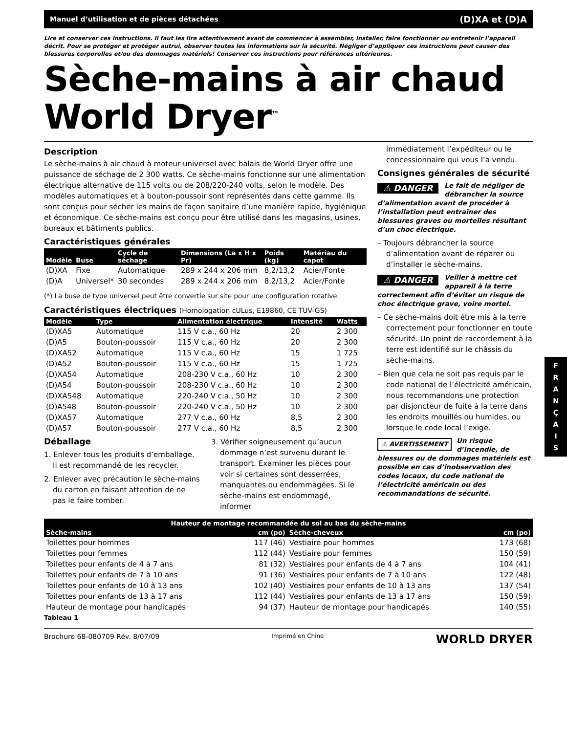Manuel d’utilisation et de pièces détachées (D)XA et (D)A
Lire et conserver ces instructions. Il faut les lire attentivement avant de commencer à assembler, installer, faire fonctionner ou entretenir l’appareil décrit. Pour se protéger et protéger autrui, observer toutes les informations sur la sécurité. Négliger d’appliquer ces instructions peut causer des blessures corporelles et/ou des dommages matériels! Conserver ces instructions pour références ultérieures.
Sèche-mains à air chaud World Dryer<sup>™</sup>
Description
Le sèche-mains à air chaud à moteur universel avec balais de World Dryer offre une puissance de séchage de 2 300 watts. Ce sèche-mains fonctionne sur une alimentation électrique alternative de 115 volts ou de 208/220-240 volts, selon le modèle. Des modèles automatiques et à bouton-poussoir sont représentés dans cette gamme. Ils sont conçus pour sécher les mains de façon sanitaire d’une manière rapide, hygiénique et économique. Ce sèche-mains est conçu pour être utilisé dans les magasins, usines, bureaux et bâtiments publics.
Caractéristiques générales
| Modèle | Buse | Cycle de séchage | Dimensions (La x H x Pr) | Poids (kg) | Matériau du capot |
| --- | --- | --- | --- | --- | --- |
| (D)XA | Fixe | Automatique | 289 x 244 x 206 mm | 8,2/13,2 | Acier/Fonte |
| (D)A | Universel* | 30 secondes | 289 x 244 x 206 mm | 8,2/13,2 | Acier/Fonte |
(*) La buse de type universel peut être convertie sur site pour une configuration rotative.
Caractéristiques électriques (Homologation cULus, E19860, CE TUV-GS)
| Modèle | Type | Alimentation électrique | Intensité | Watts |
| --- | --- | --- | --- | --- |
| (D)XA5 | Automatique | 115 V c.a., 60 Hz | 20 | 2 300 |
| (D)A5 | Bouton-poussoir | 115 V c.a., 60 Hz | 20 | 2 300 |
| (D)XA52 | Automatique | 115 V c.a., 60 Hz | 15 | 1 725 |
| (D)A52 | Bouton-poussoir | 115 V c.a., 60 Hz | 15 | 1 725 |
| (D)XA54 | Automatique | 208-230 V c.a., 60 Hz | 10 | 2 300 |
| (D)A54 | Bouton-poussoir | 208-230 V c.a., 60 Hz | 10 | 2 300 |
| (D)XA548 | Automatique | 220-240 V c.a., 50 Hz | 10 | 2 300 |
| (D)A548 | Bouton-poussoir | 220-240 V c.a., 50 Hz | 10 | 2 300 |
| (D)XA57 | Automatique | 277 V c.a., 60 Hz | 8,5 | 2 300 |
| (D)A57 | Bouton-poussoir | 277 V c.a., 60 Hz | 8,5 | 2 300 |
Déballage
1. Enlever tous les produits d’emballage. Il est recommandé de les recycler.
2. Enlever avec précaution le sèche-mains du carton en faisant attention de ne pas le faire tomber.
3. Vérifier soigneusement qu’aucun dommage n’est survenu durant le transport. Examiner les pièces pour voir si certaines sont desserrées, manquantes ou endommagées. Si le sèche-mains est endommagé, informer
immédiatement l’expéditeur ou le concessionnaire qui vous l’a vendu.
Consignes générales de sécurité
⚠ DANGER Le fait de négliger de débrancher la source d’alimentation avant de procéder à l’installation peut entraîner des blessures graves ou mortelles résultant d’un choc électrique.
– Toujours débrancher la source d’alimentation avant de réparer ou d’installer le sèche-mains.
⚠ DANGER Veiller à mettre cet appareil à la terre correctement afin d’éviter un risque de choc électrique grave, voire mortel.
– Ce sèche-mains doit être mis à la terre correctement pour fonctionner en toute sécurité. Un point de raccordement à la terre est identifié sur le châssis du sèche-mains.
– Bien que cela ne soit pas requis par le code national de l’électricité américain, nous recommandons une protection par disjoncteur de fuite à la terre dans les endroits mouillés ou humides, ou lorsque le code local l’exige.
⚠ AVERTISSEMENT Un risque d’incendie, de blessures ou de dommages matériels est possible en cas d’inobservation des codes locaux, du code national de l’électricité américain ou des recommandations de sécurité.
F
R
A
N
Ç
A
I
S
| Hauteur de montage recommandée du sol au bas du sèche-mains | | | |
| --- | --- | --- | --- |
| Sèche-mains | cm (po) | Sèche-cheveux | cm (po) |
| Toilettes pour hommes | 117 (46) | Vestiaire pour hommes | 173 (68) |
| Toilettes pour femmes | 112 (44) | Vestiaire pour femmes | 150 (59) |
| Toilettes pour enfants de 4 à 7 ans | 81 (32) | Vestiaires pour enfants de 4 à 7 ans | 104 (41) |
| Toilettes pour enfants de 7 à 10 ans | 91 (36) | Vestiaires pour enfants de 7 à 10 ans | 122 (48) |
| Toilettes pour enfants de 10 à 13 ans | 102 (40) | Vestiaires pour enfants de 10 à 13 ans | 137 (54) |
| Toilettes pour enfants de 13 à 17 ans | 112 (44) | Vestiaires pour enfants de 13 à 17 ans | 150 (59) |
| Hauteur de montage pour handicapés | 94 (37) | Hauteur de montage pour handicapés | 140 (55) |
Tableau 1
Brochure 68-080709 Rév. 8/07/09 Imprimé en Chine WORLD DRYER